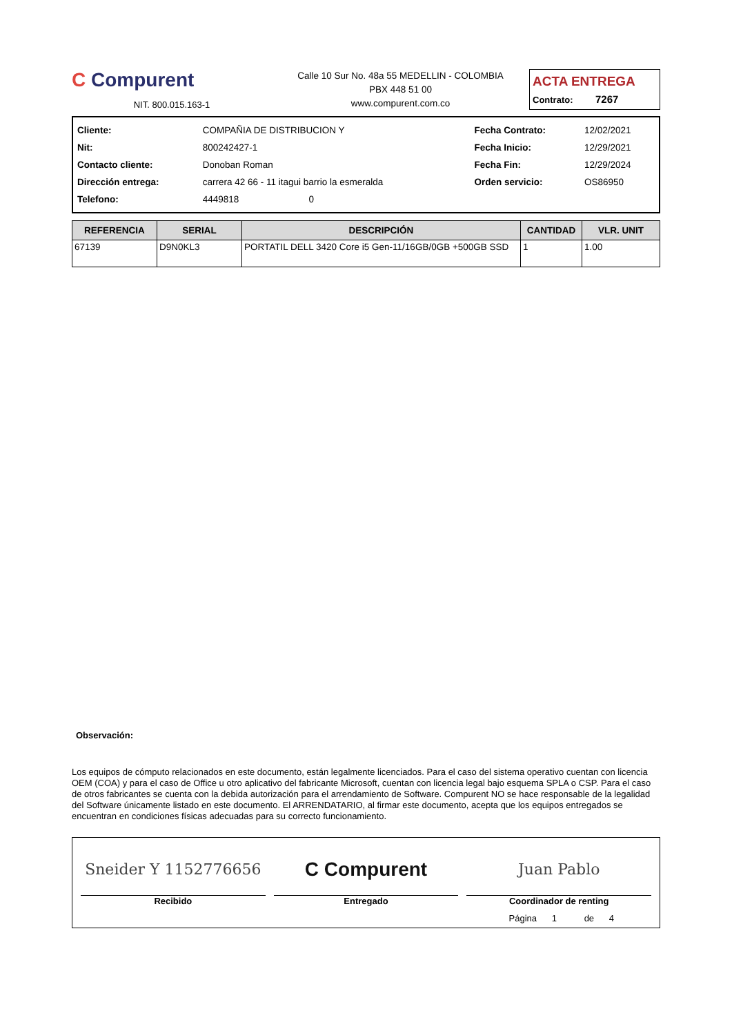C Compurent
NIT. 800.015.163-1
Calle 10 Sur No. 48a 55 MEDELLIN - COLOMBIA
PBX 448 51 00
www.compurent.com.co
ACTA ENTREGA
Contrato: 7267
| Cliente: | COMPAÑIA DE DISTRIBUCION Y | Fecha Contrato: | 12/02/2021 |
| Nit: | 800242427-1 | Fecha Inicio: | 12/29/2021 |
| Contacto cliente: | Donoban Roman | Fecha Fin: | 12/29/2024 |
| Dirección entrega: | carrera 42 66 - 11 itagui barrio la esmeralda | Orden servicio: | OS86950 |
| Telefono: | 4449818 0 | | |
| REFERENCIA | SERIAL | DESCRIPCIÓN | CANTIDAD | VLR. UNIT |
| --- | --- | --- | --- | --- |
| 67139 | D9N0KL3 | PORTATIL DELL 3420 Core i5 Gen-11/16GB/0GB +500GB SSD | 1 | 1.00 |
Observación:
Los equipos de cómputo relacionados en este documento, están legalmente licenciados. Para el caso del sistema operativo cuentan con licencia OEM (COA) y para el caso de Office u otro aplicativo del fabricante Microsoft, cuentan con licencia legal bajo esquema SPLA o CSP. Para el caso de otros fabricantes se cuenta con la debida autorización para el arrendamiento de Software. Compurent NO se hace responsable de la legalidad del Software únicamente listado en este documento. El ARRENDATARIO, al firmar este documento, acepta que los equipos entregados se encuentran en condiciones físicas adecuadas para su correcto funcionamiento.
Sneider Y 1152776656
Recibido
C Compurent
Entregado
Juan Pablo
Coordinador de renting
Página 1 de 4